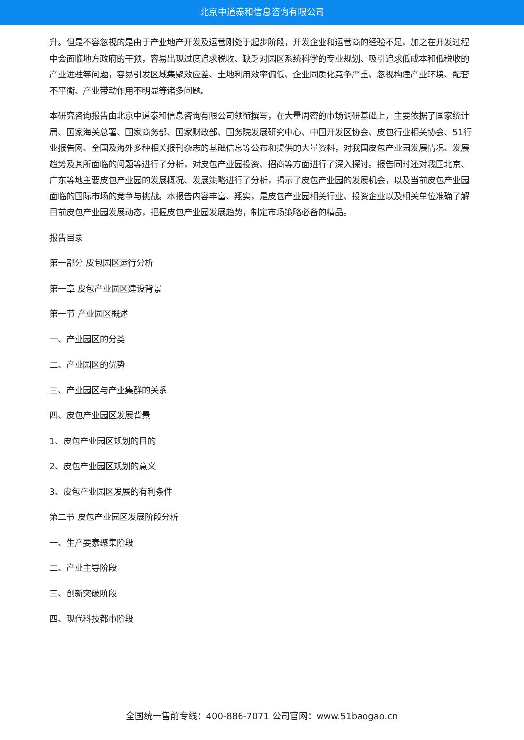北京中道泰和信息咨询有限公司
升。但是不容忽视的是由于产业地产开发及运营刚处于起步阶段，开发企业和运营商的经验不足，加之在开发过程中会面临地方政府的干预，容易出现过度追求税收、缺乏对园区系统科学的专业规划、吸引追求低成本和低税收的产业进驻等问题，容易引发区域集聚效应差、土地利用效率偏低、企业同质化竞争严重、忽视构建产业环境、配套不平衡、产业带动作用不明显等诸多问题。
本研究咨询报告由北京中道泰和信息咨询有限公司领衔撰写，在大量周密的市场调研基础上，主要依据了国家统计局、国家海关总署、国家商务部、国家财政部、国务院发展研究中心、中国开发区协会、皮包行业相关协会、51行业报告网、全国及海外多种相关报刊杂志的基础信息等公布和提供的大量资料，对我国皮包产业园发展情况、发展趋势及其所面临的问题等进行了分析，对皮包产业园投资、招商等方面进行了深入探讨。报告同时还对我国北京、广东等地主要皮包产业园的发展概况、发展策略进行了分析，揭示了皮包产业园的发展机会，以及当前皮包产业园面临的国际市场的竞争与挑战。本报告内容丰富、翔实，是皮包产业园相关行业、投资企业以及相关单位准确了解目前皮包产业园发展动态，把握皮包产业园发展趋势，制定市场策略必备的精品。
报告目录
第一部分 皮包园区运行分析
第一章 皮包产业园区建设背景
第一节 产业园区概述
一、产业园区的分类
二、产业园区的优势
三、产业园区与产业集群的关系
四、皮包产业园区发展背景
1、皮包产业园区规划的目的
2、皮包产业园区规划的意义
3、皮包产业园区发展的有利条件
第二节 皮包产业园区发展阶段分析
一、生产要素聚集阶段
二、产业主导阶段
三、创新突破阶段
四、现代科技都市阶段
全国统一售前专线：400-886-7071 公司官网：www.51baogao.cn